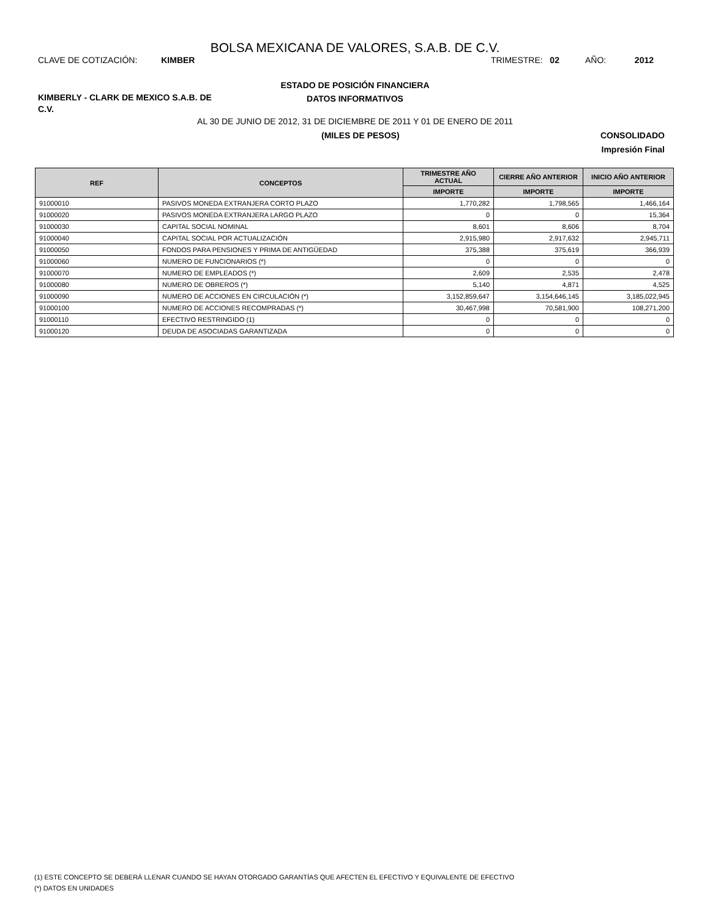BOLSA MEXICANA DE VALORES, S.A.B. DE C.V.
CLAVE DE COTIZACIÓN: KIMBER TRIMESTRE: 02 AÑO: 2012
KIMBERLY - CLARK DE MEXICO S.A.B. DE C.V.
ESTADO DE POSICIÓN FINANCIERA
DATOS INFORMATIVOS
AL 30 DE JUNIO DE 2012, 31 DE DICIEMBRE DE 2011 Y 01 DE ENERO DE 2011
(MILES DE PESOS) CONSOLIDADO
Impresión Final
| REF | CONCEPTOS | TRIMESTRE AÑO ACTUAL | CIERRE AÑO ANTERIOR | INICIO AÑO ANTERIOR |
| --- | --- | --- | --- | --- |
| | | IMPORTE | IMPORTE | IMPORTE |
| 91000010 | PASIVOS MONEDA EXTRANJERA CORTO PLAZO | 1,770,282 | 1,798,565 | 1,466,164 |
| 91000020 | PASIVOS MONEDA EXTRANJERA LARGO PLAZO | 0 | 0 | 15,364 |
| 91000030 | CAPITAL SOCIAL NOMINAL | 8,601 | 8,606 | 8,704 |
| 91000040 | CAPITAL SOCIAL POR ACTUALIZACIÓN | 2,915,980 | 2,917,632 | 2,945,711 |
| 91000050 | FONDOS PARA PENSIONES Y PRIMA DE ANTIGÜEDAD | 375,388 | 375,619 | 366,939 |
| 91000060 | NUMERO DE FUNCIONARIOS (*) | 0 | 0 | 0 |
| 91000070 | NUMERO DE EMPLEADOS (*) | 2,609 | 2,535 | 2,478 |
| 91000080 | NUMERO DE OBREROS (*) | 5,140 | 4,871 | 4,525 |
| 91000090 | NUMERO DE ACCIONES EN CIRCULACIÓN (*) | 3,152,859,647 | 3,154,646,145 | 3,185,022,945 |
| 91000100 | NUMERO DE ACCIONES RECOMPRADAS (*) | 30,467,998 | 70,581,900 | 108,271,200 |
| 91000110 | EFECTIVO RESTRINGIDO (1) | 0 | 0 | 0 |
| 91000120 | DEUDA DE ASOCIADAS GARANTIZADA | 0 | 0 | 0 |
(1) ESTE CONCEPTO SE DEBERÁ LLENAR CUANDO SE HAYAN OTORGADO GARANTÍAS QUE AFECTEN EL EFECTIVO Y EQUIVALENTE DE EFECTIVO
(*) DATOS EN UNIDADES